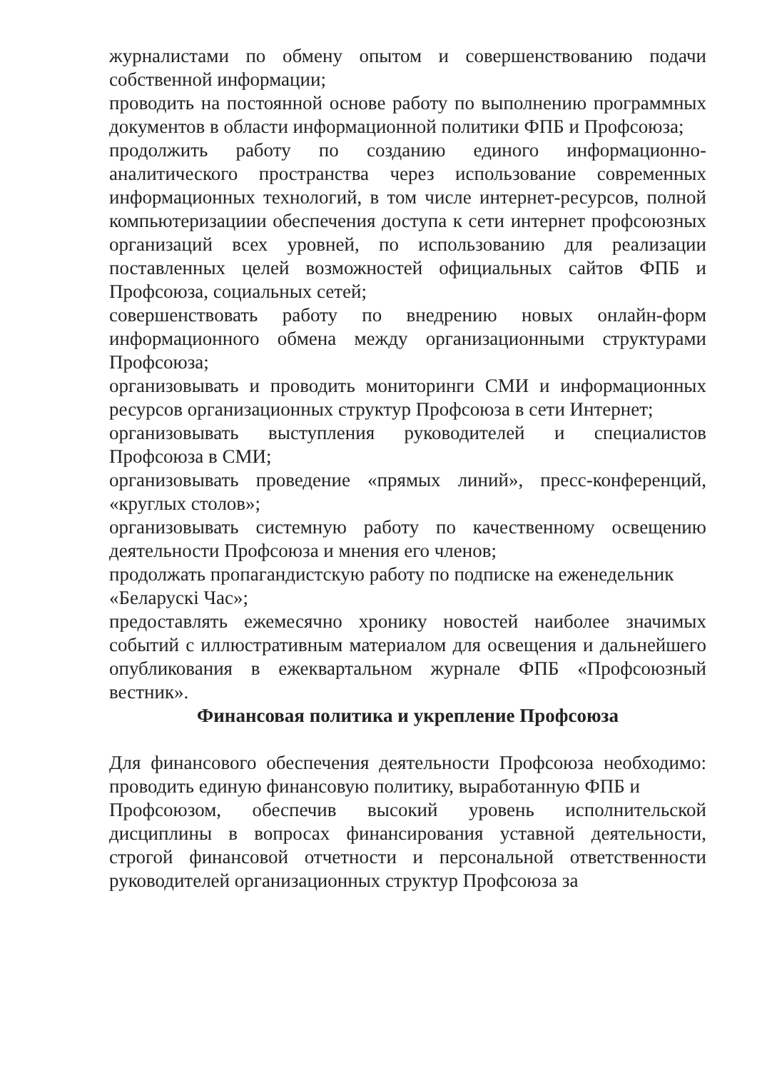журналистами по обмену опытом и совершенствованию подачи собственной информации;
проводить на постоянной основе работу по выполнению программных документов в области информационной политики ФПБ и Профсоюза;
продолжить работу по созданию единого информационно-аналитического пространства через использование современных информационных технологий, в том числе интернет-ресурсов, полной компьютеризациии обеспечения доступа к сети интернет профсоюзных организаций всех уровней, по использованию для реализации поставленных целей возможностей официальных сайтов ФПБ и Профсоюза, социальных сетей;
совершенствовать работу по внедрению новых онлайн-форм информационного обмена между организационными структурами Профсоюза;
организовывать и проводить мониторинги СМИ и информационных ресурсов организационных структур Профсоюза в сети Интернет;
организовывать выступления руководителей и специалистов Профсоюза в СМИ;
организовывать проведение «прямых линий», пресс-конференций, «круглых столов»;
организовывать системную работу по качественному освещению деятельности Профсоюза и мнения его членов;
продолжать пропагандистскую работу по подписке на еженедельник
«Беларускі Час»;
предоставлять ежемесячно хронику новостей наиболее значимых событий с иллюстративным материалом для освещения и дальнейшего опубликования в ежеквартальном журнале ФПБ «Профсоюзный вестник».
Финансовая политика и укрепление Профсоюза
Для финансового обеспечения деятельности Профсоюза необходимо: проводить единую финансовую политику, выработанную ФПБ и
Профсоюзом, обеспечив высокий уровень исполнительской дисциплины в вопросах финансирования уставной деятельности, строгой финансовой отчетности и персональной ответственности руководителей организационных структур Профсоюза за